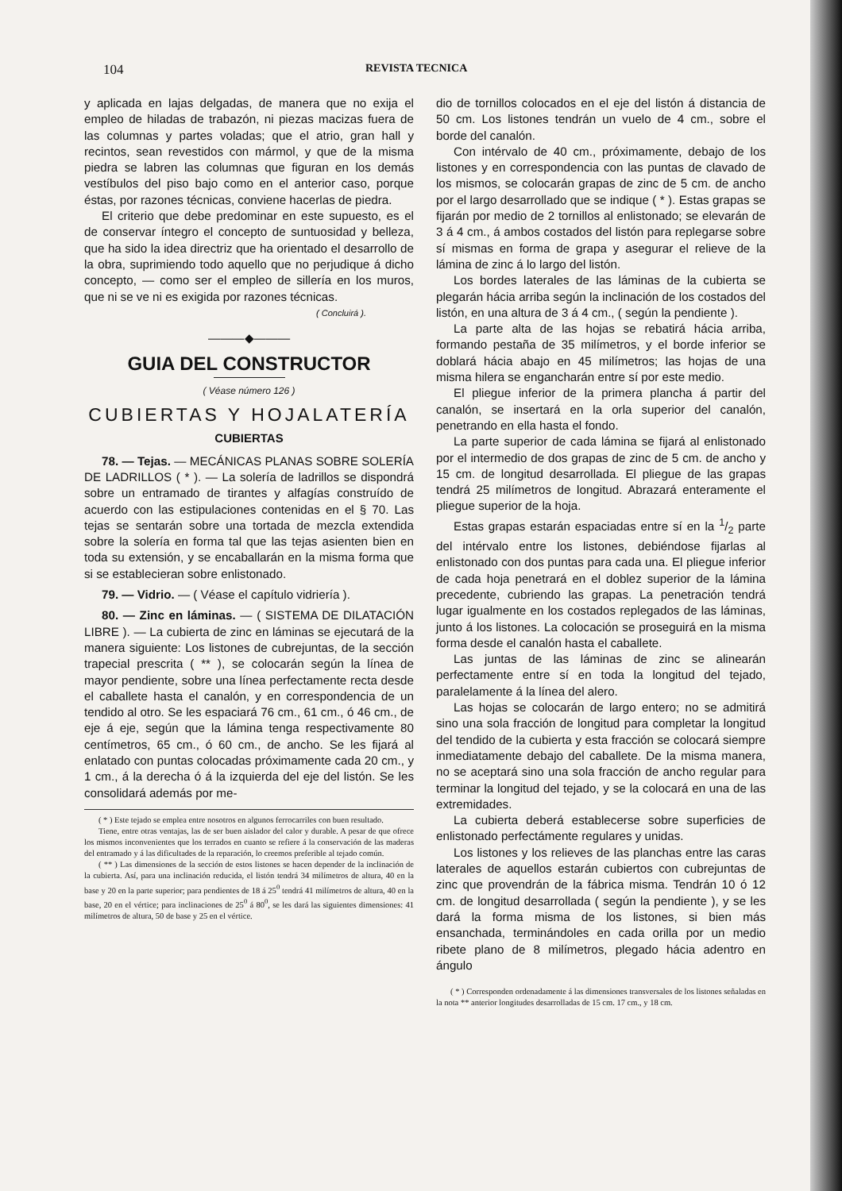104 REVISTA TECNICA
y aplicada en lajas delgadas, de manera que no exija el empleo de hiladas de trabazón, ni piezas macizas fuera de las columnas y partes voladas; que el atrio, gran hall y recintos, sean revestidos con mármol, y que de la misma piedra se labren las columnas que figuran en los demás vestíbulos del piso bajo como en el anterior caso, porque éstas, por razones técnicas, conviene hacerlas de piedra.
El criterio que debe predominar en este supuesto, es el de conservar íntegro el concepto de suntuosidad y belleza, que ha sido la idea directriz que ha orientado el desarrollo de la obra, suprimiendo todo aquello que no perjudique á dicho concepto, — como ser el empleo de sillería en los muros, que ni se ve ni es exigida por razones técnicas.
( Concluirá ).
———◆———
GUIA DEL CONSTRUCTOR
( Véase número 126 )
CUBIERTAS Y HOJALATERÍA
CUBIERTAS
78. — Tejas. — MECÁNICAS PLANAS SOBRE SOLERÍA DE LADRILLOS ( * ). — La solería de ladrillos se dispondrá sobre un entramado de tirantes y alfagías construído de acuerdo con las estipulaciones contenidas en el § 70. Las tejas se sentarán sobre una tortada de mezcla extendida sobre la solería en forma tal que las tejas asienten bien en toda su extensión, y se encaballarán en la misma forma que si se establecieran sobre enlistonado.
79. — Vidrio. — ( Véase el capítulo vidriería ).
80. — Zinc en láminas. — ( SISTEMA DE DILATACIÓN LIBRE ). — La cubierta de zinc en láminas se ejecutará de la manera siguiente: Los listones de cubrejuntas, de la sección trapecial prescrita ( ** ), se colocarán según la línea de mayor pendiente, sobre una línea perfectamente recta desde el caballete hasta el canalón, y en correspondencia de un tendido al otro. Se les espaciará 76 cm., 61 cm., ó 46 cm., de eje á eje, según que la lámina tenga respectivamente 80 centímetros, 65 cm., ó 60 cm., de ancho. Se les fijará al enlatado con puntas colocadas próximamente cada 20 cm., y 1 cm., á la derecha ó á la izquierda del eje del listón. Se les consolidará además por me-
( * ) Este tejado se emplea entre nosotros en algunos ferrocarriles con buen resultado.
Tiene, entre otras ventajas, las de ser buen aislador del calor y durable. A pesar de que ofrece los mismos inconvenientes que los terrados en cuanto se refiere á la conservación de las maderas del entramado y á las dificultades de la reparación, lo creemos preferible al tejado común.
( ** ) Las dimensiones de la sección de estos listones se hacen depender de la inclinación de la cubierta. Así, para una inclinación reducida, el listón tendrá 34 milímetros de altura, 40 en la base y 20 en la parte superior; para pendientes de 18 á 25<sup>0</sup> tendrá 41 milímetros de altura, 40 en la base, 20 en el vértice; para inclinaciones de 25<sup>0</sup> á 80<sup>0</sup>, se les dará las siguientes dimensiones: 41 milímetros de altura, 50 de base y 25 en el vértice.
dio de tornillos colocados en el eje del listón á distancia de 50 cm. Los listones tendrán un vuelo de 4 cm., sobre el borde del canalón.
Con intérvalo de 40 cm., próximamente, debajo de los listones y en correspondencia con las puntas de clavado de los mismos, se colocarán grapas de zinc de 5 cm. de ancho por el largo desarrollado que se indique ( * ). Estas grapas se fijarán por medio de 2 tornillos al enlistonado; se elevarán de 3 á 4 cm., á ambos costados del listón para replegarse sobre sí mismas en forma de grapa y asegurar el relieve de la lámina de zinc á lo largo del listón.
Los bordes laterales de las láminas de la cubierta se plegarán hácia arriba según la inclinación de los costados del listón, en una altura de 3 á 4 cm., ( según la pendiente ).
La parte alta de las hojas se rebatirá hácia arriba, formando pestaña de 35 milímetros, y el borde inferior se doblará hácia abajo en 45 milímetros; las hojas de una misma hilera se engancharán entre sí por este medio.
El pliegue inferior de la primera plancha á partir del canalón, se insertará en la orla superior del canalón, penetrando en ella hasta el fondo.
La parte superior de cada lámina se fijará al enlistonado por el intermedio de dos grapas de zinc de 5 cm. de ancho y 15 cm. de longitud desarrollada. El pliegue de las grapas tendrá 25 milímetros de longitud. Abrazará enteramente el pliegue superior de la hoja.
Estas grapas estarán espaciadas entre sí en la 1/2 parte del intérvalo entre los listones, debiéndose fijarlas al enlistonado con dos puntas para cada una. El pliegue inferior de cada hoja penetrará en el doblez superior de la lámina precedente, cubriendo las grapas. La penetración tendrá lugar igualmente en los costados replegados de las láminas, junto á los listones. La colocación se proseguirá en la misma forma desde el canalón hasta el caballete.
Las juntas de las láminas de zinc se alinearán perfectamente entre sí en toda la longitud del tejado, paralelamente á la línea del alero.
Las hojas se colocarán de largo entero; no se admitirá sino una sola fracción de longitud para completar la longitud del tendido de la cubierta y esta fracción se colocará siempre inmediatamente debajo del caballete. De la misma manera, no se aceptará sino una sola fracción de ancho regular para terminar la longitud del tejado, y se la colocará en una de las extremidades.
La cubierta deberá establecerse sobre superficies de enlistonado perfectámente regulares y unidas.
Los listones y los relieves de las planchas entre las caras laterales de aquellos estarán cubiertos con cubrejuntas de zinc que provendrán de la fábrica misma. Tendrán 10 ó 12 cm. de longitud desarrollada ( según la pendiente ), y se les dará la forma misma de los listones, si bien más ensanchada, terminándoles en cada orilla por un medio ribete plano de 8 milímetros, plegado hácia adentro en ángulo
( * ) Corresponden ordenadamente á las dimensiones transversales de los listones señaladas en la nota ** anterior longitudes desarrolladas de 15 cm. 17 cm., y 18 cm.